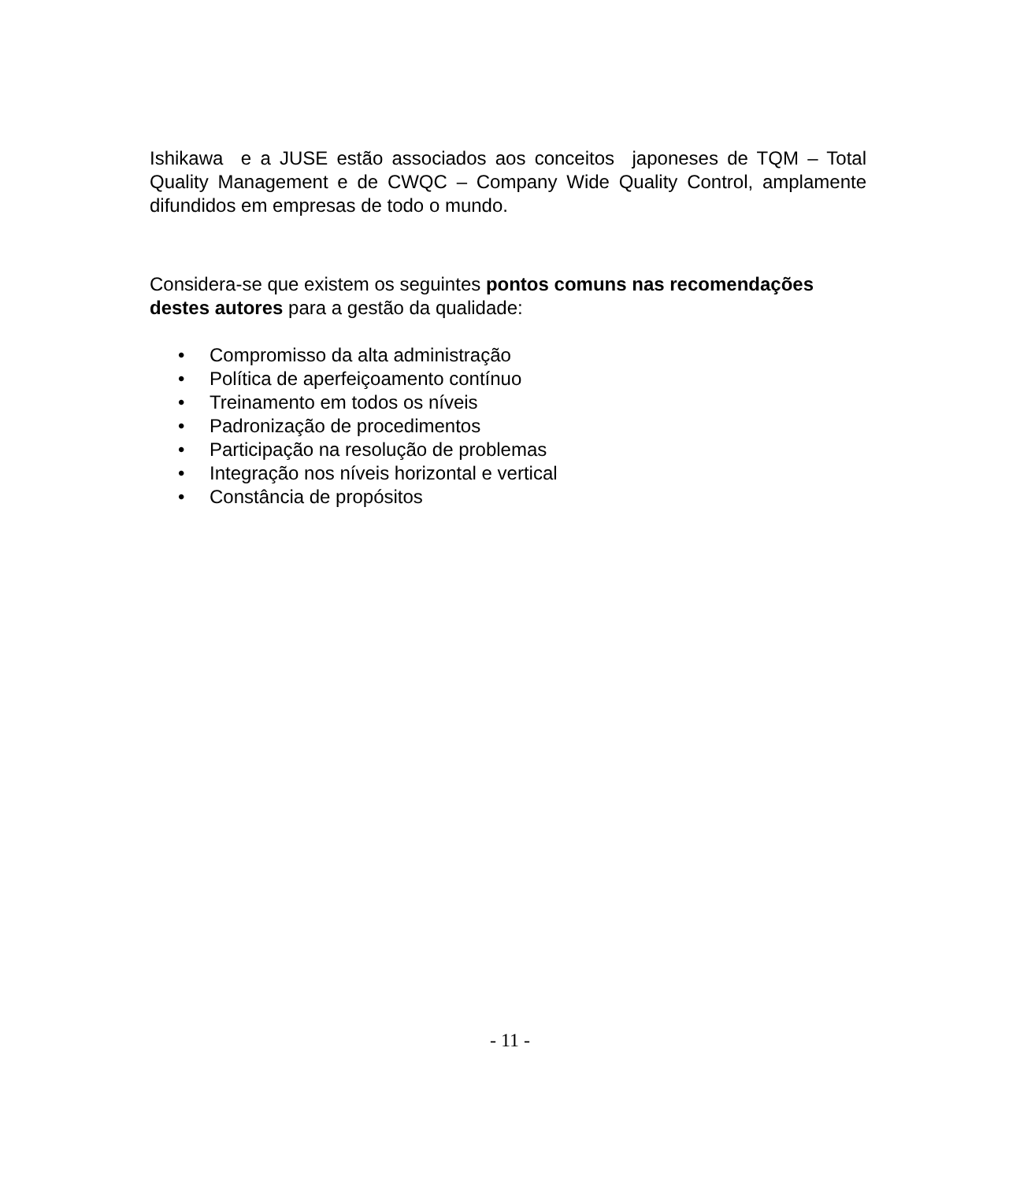Ishikawa e a JUSE estão associados aos conceitos japoneses de TQM – Total Quality Management e de CWQC – Company Wide Quality Control, amplamente difundidos em empresas de todo o mundo.
Considera-se que existem os seguintes pontos comuns nas recomendações destes autores para a gestão da qualidade:
• Compromisso da alta administração
• Política de aperfeiçoamento contínuo
• Treinamento em todos os níveis
• Padronização de procedimentos
• Participação na resolução de problemas
• Integração nos níveis horizontal e vertical
• Constância de propósitos
- 11 -